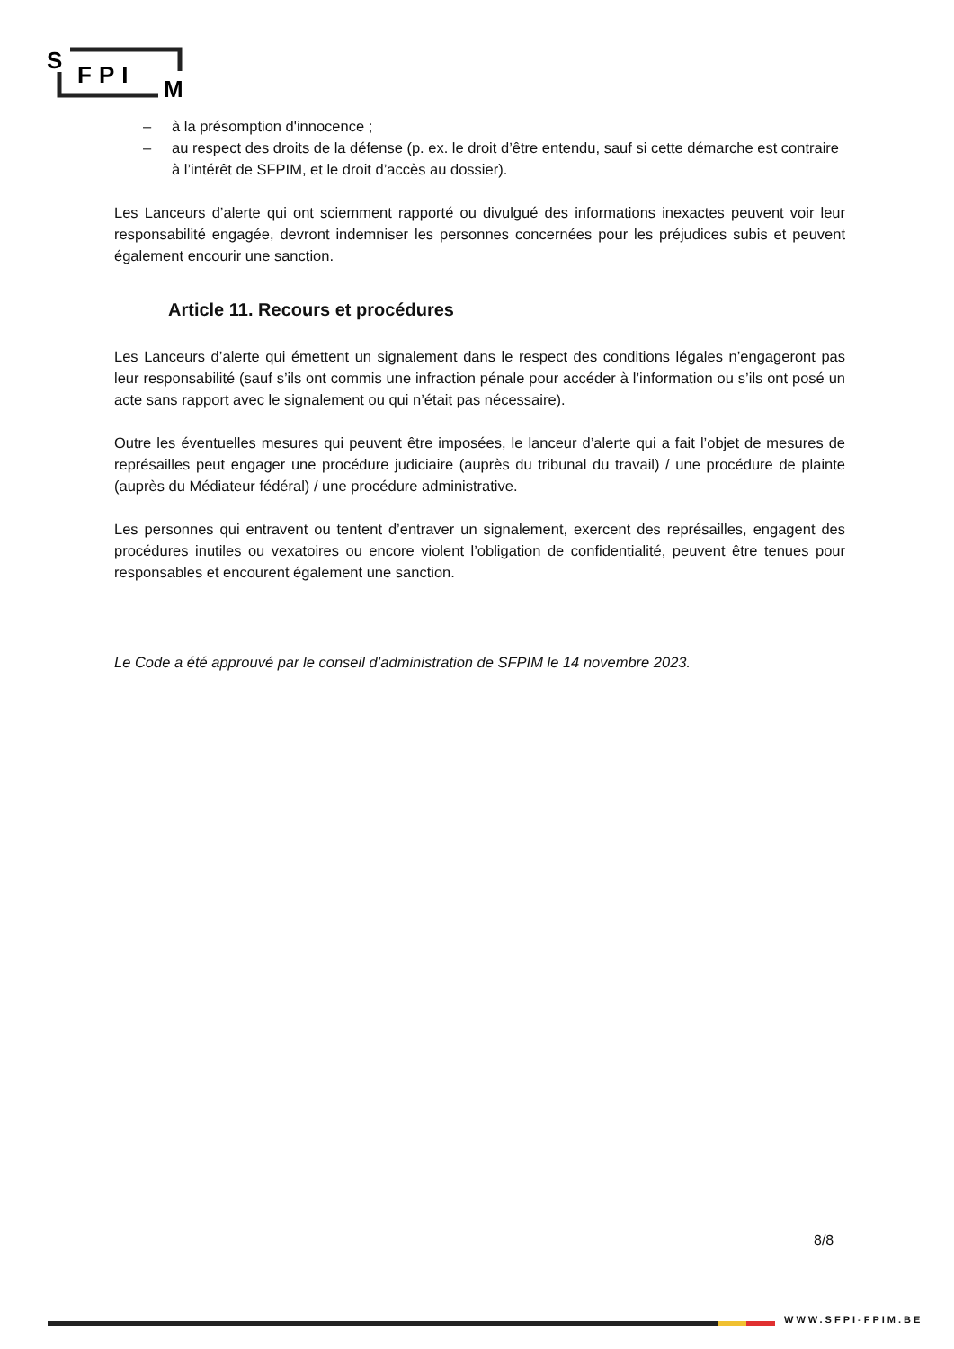S
FPI
M
– à la présomption d'innocence ;
– au respect des droits de la défense (p. ex. le droit d’être entendu, sauf si cette démarche est contraire à l’intérêt de SFPIM, et le droit d’accès au dossier).
Les Lanceurs d’alerte qui ont sciemment rapporté ou divulgué des informations inexactes peuvent voir leur responsabilité engagée, devront indemniser les personnes concernées pour les préjudices subis et peuvent également encourir une sanction.
Article 11. Recours et procédures
Les Lanceurs d’alerte qui émettent un signalement dans le respect des conditions légales n’engageront pas leur responsabilité (sauf s’ils ont commis une infraction pénale pour accéder à l’information ou s’ils ont posé un acte sans rapport avec le signalement ou qui n’était pas nécessaire).
Outre les éventuelles mesures qui peuvent être imposées, le lanceur d’alerte qui a fait l’objet de mesures de représailles peut engager une procédure judiciaire (auprès du tribunal du travail) / une procédure de plainte (auprès du Médiateur fédéral) / une procédure administrative.
Les personnes qui entravent ou tentent d’entraver un signalement, exercent des représailles, engagent des procédures inutiles ou vexatoires ou encore violent l’obligation de confidentialité, peuvent être tenues pour responsables et encourent également une sanction.
Le Code a été approuvé par le conseil d’administration de SFPIM le 14 novembre 2023.
8/8
WWW.SFPI-FPIM.BE